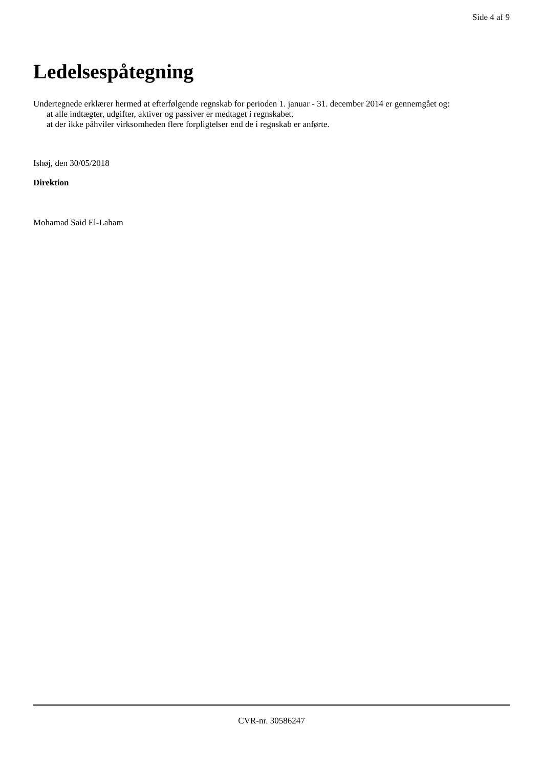Side 4 af 9
Ledelsespåtegning
Undertegnede erklærer hermed at efterfølgende regnskab for perioden 1. januar - 31. december 2014 er gennemgået og:
at alle indtægter, udgifter, aktiver og passiver er medtaget i regnskabet.
at der ikke påhviler virksomheden flere forpligtelser end de i regnskab er anførte.
Ishøj, den 30/05/2018
Direktion
Mohamad Said El-Laham
CVR-nr. 30586247